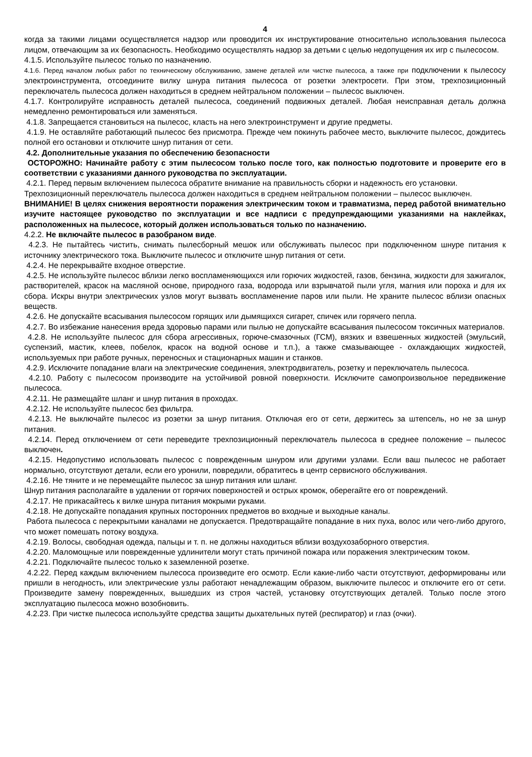4
когда за такими лицами осуществляется надзор или проводится их инструктирование относительно использования пылесоса лицом, отвечающим за их безопасность. Необходимо осуществлять надзор за детьми с целью недопущения их игр с пылесосом.
4.1.5. Используйте пылесос только по назначению.
4.1.6. Перед началом любых работ по техническому обслуживанию, замене деталей или чистке пылесоса, а также при подключении к пылесосу электроинструмента, отсоедините вилку шнура питания пылесоса от розетки электросети. При этом, трехпозиционный переключатель пылесоса должен находиться в среднем нейтральном положении – пылесос выключен.
4.1.7. Контролируйте исправность деталей пылесоса, соединений подвижных деталей. Любая неисправная деталь должна немедленно ремонтироваться или заменяться.
4.1.8. Запрещается становиться на пылесос, класть на него электроинструмент и другие предметы.
4.1.9. Не оставляйте работающий пылесос без присмотра. Прежде чем покинуть рабочее место, выключите пылесос, дождитесь полной его остановки и отключите шнур питания от сети.
4.2. Дополнительные указания по обеспечению безопасности
ОСТОРОЖНО: Начинайте работу с этим пылесосом только после того, как полностью подготовите и проверите его в соответствии с указаниями данного руководства по эксплуатации.
4.2.1. Перед первым включением пылесоса обратите внимание на правильность сборки и надежность его установки.
Трехпозиционный переключатель пылесоса должен находиться в среднем нейтральном положении – пылесос выключен.
ВНИМАНИЕ! В целях снижения вероятности поражения электрическим током и травматизма, перед работой внимательно изучите настоящее руководство по эксплуатации и все надписи с предупреждающими указаниями на наклейках, расположенных на пылесосе, который должен использоваться только по назначению.
4.2.2. Не включайте пылесос в разобраном виде.
4.2.3. Не пытайтесь чистить, снимать пылесборный мешок или обслуживать пылесос при подключенном шнуре питания к источнику электрического тока. Выключите пылесос и отключите шнур питания от сети.
4.2.4. Не перекрывайте входное отверстие.
4.2.5. Не используйте пылесос вблизи легко воспламеняющихся или горючих жидкостей, газов, бензина, жидкости для зажигалок, растворителей, красок на масляной основе, природного газа, водорода или взрывчатой пыли угля, магния или пороха и для их сбора. Искры внутри электрических узлов могут вызвать воспламенение паров или пыли. Не храните пылесос вблизи опасных веществ.
4.2.6. Не допускайте всасывания пылесосом горящих или дымящихся сигарет, спичек или горячего пепла.
4.2.7. Во избежание нанесения вреда здоровью парами или пылью не допускайте всасывания пылесосом токсичных материалов.
4.2.8. Не используйте пылесос для сбора агрессивных, горюче-смазочных (ГСМ), вязких и взвешенных жидкостей (эмульсий, суспензий, мастик, клеев, побелок, красок на водной основе и т.п.), а также смазывающее - охлаждающих жидкостей, используемых при работе ручных, переносных и стационарных машин и станков.
4.2.9. Исключите попадание влаги на электрические соединения, электродвигатель, розетку и переключатель пылесоса.
4.2.10. Работу с пылесосом производите на устойчивой ровной поверхности. Исключите самопроизвольное передвижение пылесоса.
4.2.11. Не размещайте шланг и шнур питания в проходах.
4.2.12. Не используйте пылесос без фильтра.
4.2.13. Не выключайте пылесос из розетки за шнур питания. Отключая его от сети, держитесь за штепсель, но не за шнур питания.
4.2.14. Перед отключением от сети переведите трехпозиционный переключатель пылесоса в среднее положение – пылесос выключен.
4.2.15. Недопустимо использовать пылесос с поврежденным шнуром или другими узлами. Если ваш пылесос не работает нормально, отсутствуют детали, если его уронили, повредили, обратитесь в центр сервисного обслуживания.
4.2.16. Не тяните и не перемещайте пылесос за шнур питания или шланг.
Шнур питания располагайте в удалении от горячих поверхностей и острых кромок, оберегайте его от повреждений.
4.2.17. Не прикасайтесь к вилке шнура питания мокрыми руками.
4.2.18. Не допускайте попадания крупных посторонних предметов во входные и выходные каналы.
Работа пылесоса с перекрытыми каналами не допускается. Предотвращайте попадание в них пуха, волос или чего-либо другого, что может помешать потоку воздуха.
4.2.19. Волосы, свободная одежда, пальцы и т. п. не должны находиться вблизи воздухозаборного отверстия.
4.2.20. Маломощные или поврежденные удлинители могут стать причиной пожара или поражения электрическим током.
4.2.21. Подключайте пылесос только к заземленной розетке.
4.2.22. Перед каждым включением пылесоса произведите его осмотр. Если какие-либо части отсутствуют, деформированы или пришли в негодность, или электрические узлы работают ненадлежащим образом, выключите пылесос и отключите его от сети. Произведите замену поврежденных, вышедших из строя частей, установку отсутствующих деталей. Только после этого эксплуатацию пылесоса можно возобновить.
4.2.23. При чистке пылесоса используйте средства защиты дыхательных путей (респиратор) и глаз (очки).